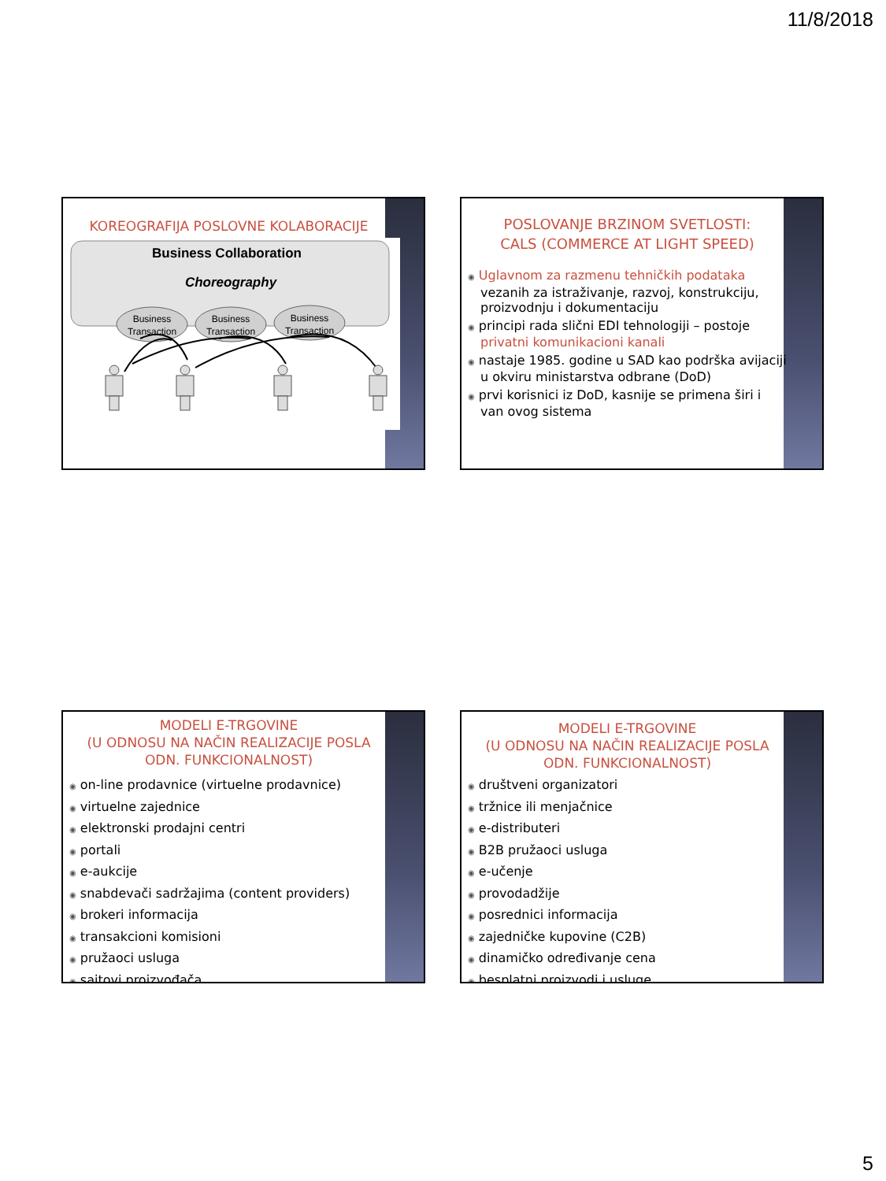11/8/2018
KOREOGRAFIJA POSLOVNE KOLABORACIJE
Business Collaboration
Choreography
Business
Transaction
Business
Transaction
Business
Transaction
POSLOVANJE BRZINOM SVETLOSTI:
CALS (COMMERCE AT LIGHT SPEED)
◉ Uglavnom za razmenu tehničkih podataka vezanih za istraživanje, razvoj, konstrukciju, proizvodnju i dokumentaciju
◉ principi rada slični EDI tehnologiji – postoje privatni komunikacioni kanali
◉ nastaje 1985. godine u SAD kao podrška avijaciji u okviru ministarstva odbrane (DoD)
◉ prvi korisnici iz DoD, kasnije se primena širi i van ovog sistema
MODELI E-TRGOVINE
(U ODNOSU NA NAČIN REALIZACIJE POSLA
ODN. FUNKCIONALNOST)
◉ on-line prodavnice (virtuelne prodavnice)
◉ virtuelne zajednice
◉ elektronski prodajni centri
◉ portali
◉ e-aukcije
◉ snabdevači sadržajima (content providers)
◉ brokeri informacija
◉ transakcioni komisioni
◉ pružaoci usluga
◉ sajtovi proizvođača
MODELI E-TRGOVINE
(U ODNOSU NA NAČIN REALIZACIJE POSLA
ODN. FUNKCIONALNOST)
◉ društveni organizatori
◉ tržnice ili menjačnice
◉ e-distributeri
◉ B2B pružaoci usluga
◉ e-učenje
◉ provodadžije
◉ posrednici informacija
◉ zajedničke kupovine (C2B)
◉ dinamičko određivanje cena
◉ besplatni proizvodi i usluge
5